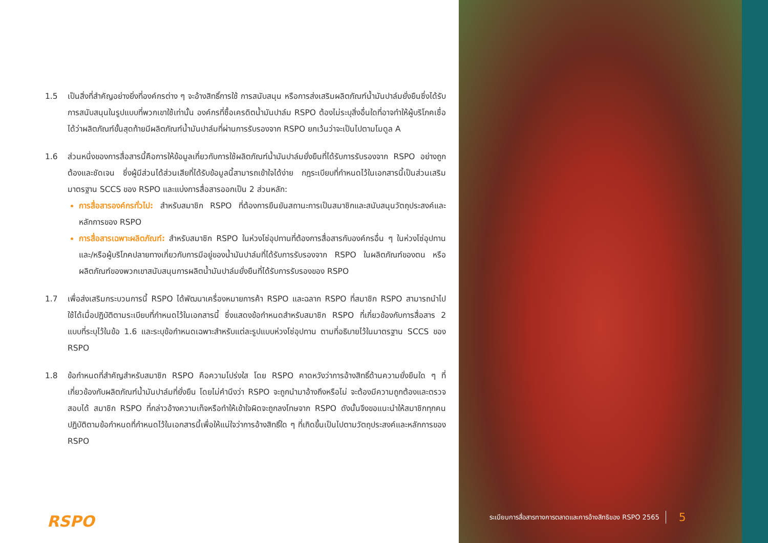1.5 เป็นสิ่งที่สำคัญอย่างยิ่งที่องค์กรต่าง ๆ จะอ้างสิทธิ์การใช้ การสนับสนุน หรือการส่งเสริมผลิตภัณฑ์น้ำมันปาล์มยั่งยืนซึ่งได้รับการสนับสนุนในรูปแบบที่พวกเขาใช้เท่านั้น องค์กรที่ซื้อเครดิตน้ำมันปาล์ม RSPO ต้องไม่ระบุสิ่งอื่นใดที่อาจทำให้ผู้บริโภคเชื่อได้ว่าผลิตภัณฑ์ขั้นสุดท้ายมีผลิตภัณฑ์น้ำมันปาล์มที่ผ่านการรับรองจาก RSPO ยกเว้นว่าจะเป็นไปตามโมดูล A
1.6 ส่วนหนึ่งของการสื่อสารนี้คือการให้ข้อมูลเกี่ยวกับการใช้ผลิตภัณฑ์น้ำมันปาล์มยั่งยืนที่ได้รับการรับรองจาก RSPO อย่างถูกต้องและชัดเจน ซึ่งผู้มีส่วนได้ส่วนเสียที่ได้รับข้อมูลนี้สามารถเข้าใจได้ง่าย กฎระเบียบที่กำหนดไว้ในเอกสารนี้เป็นส่วนเสริมมาตรฐาน SCCS ของ RSPO และแบ่งการสื่อสารออกเป็น 2 ส่วนหลัก:
การสื่อสารองค์กรทั่วไป: สำหรับสมาชิก RSPO ที่ต้องการยืนยันสถานะการเป็นสมาชิกและสนับสนุนวัตถุประสงค์และหลักการของ RSPO
การสื่อสารเฉพาะผลิตภัณฑ์: สำหรับสมาชิก RSPO ในห่วงโซ่อุปทานที่ต้องการสื่อสารกับองค์กรอื่น ๆ ในห่วงโซ่อุปทานและ/หรือผู้บริโภคปลายทางเกี่ยวกับการมีอยู่ของน้ำมันปาล์มที่ได้รับการรับรองจาก RSPO ในผลิตภัณฑ์ของตน หรือผลิตภัณฑ์ของพวกเขาสนับสนุนการผลิตน้ำมันปาล์มยั่งยืนที่ได้รับการรับรองของ RSPO
1.7 เพื่อส่งเสริมกระบวนการนี้ RSPO ได้พัฒนาเครื่องหมายการค้า RSPO และฉลาก RSPO ที่สมาชิก RSPO สามารถนำไปใช้ได้เมื่อปฏิบัติตามระเบียบที่กำหนดไว้ในเอกสารนี้ ซึ่งแสดงข้อกำหนดสำหรับสมาชิก RSPO ที่เกี่ยวข้องกับการสื่อสาร 2 แบบที่ระบุไว้ในข้อ 1.6 และระบุข้อกำหนดเฉพาะสำหรับแต่ละรูปแบบห่วงโซ่อุปทาน ตามที่อธิบายไว้ในมาตรฐาน SCCS ของ RSPO
1.8 ข้อกำหนดที่สำคัญสำหรับสมาชิก RSPO คือความโปร่งใส โดย RSPO คาดหวังว่าการอ้างสิทธิ์ด้านความยั่งยืนใด ๆ ที่เกี่ยวข้องกับผลิตภัณฑ์น้ำมันปาล์มที่ยั่งยืน โดยไม่คำนึงว่า RSPO จะถูกนำมาอ้างถึงหรือไม่ จะต้องมีความถูกต้องและตรวจสอบได้ สมาชิก RSPO ที่กล่าวอ้างความเท็จหรือทำให้เข้าใจผิดจะถูกลงโทษจาก RSPO ดังนั้นจึงขอแนะนำให้สมาชิกทุกคนปฏิบัติตามข้อกำหนดที่กำหนดไว้ในเอกสารนี้เพื่อให้แน่ใจว่าการอ้างสิทธิ์ใด ๆ ที่เกิดขึ้นเป็นไปตามวัตถุประสงค์และหลักการของ RSPO
RSPO
ระเบียบการสื่อสารทางการตลาดและการอ้างสิทธิของ RSPO 2565 5